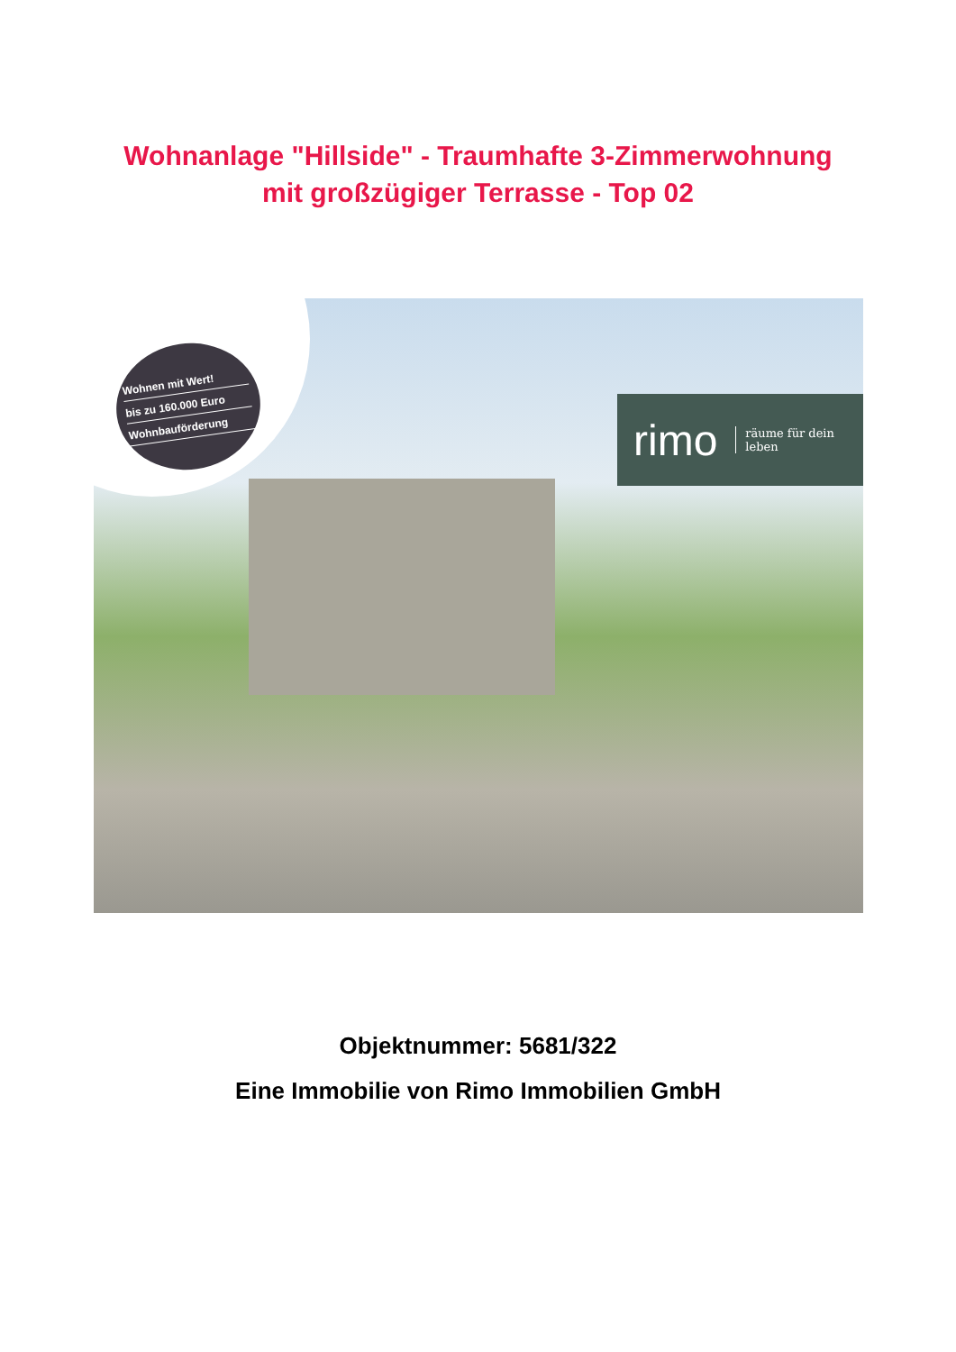Wohnanlage "Hillside" - Traumhafte 3-Zimmerwohnung
mit großzügiger Terrasse - Top 02
Wohnen mit Wert!
bis zu 160.000 Euro
Wohnbauförderung
rimo räume für dein
leben
Objektnummer: 5681/322
Eine Immobilie von Rimo Immobilien GmbH